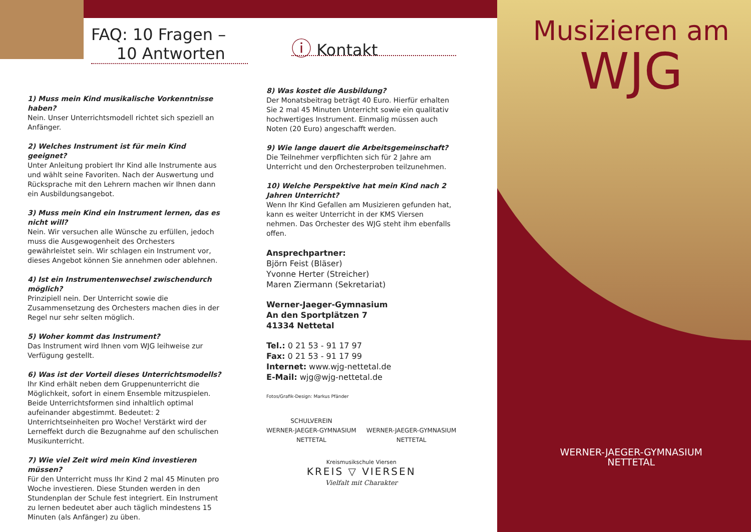FAQ: 10 Fragen –
10 Antworten
1) Muss mein Kind musikalische Vorkenntnisse haben?
Nein. Unser Unterrichtsmodell richtet sich speziell an Anfänger.
2) Welches Instrument ist für mein Kind geeignet?
Unter Anleitung probiert Ihr Kind alle Instrumente aus und wählt seine Favoriten. Nach der Auswertung und Rücksprache mit den Lehrern machen wir Ihnen dann ein Ausbildungsangebot.
3) Muss mein Kind ein Instrument lernen, das es nicht will?
Nein. Wir versuchen alle Wünsche zu erfüllen, jedoch muss die Ausgewogenheit des Orchesters gewährleistet sein. Wir schlagen ein Instrument vor, dieses Angebot können Sie annehmen oder ablehnen.
4) Ist ein Instrumentenwechsel zwischendurch möglich?
Prinzipiell nein. Der Unterricht sowie die Zusammensetzung des Orchesters machen dies in der Regel nur sehr selten möglich.
5) Woher kommt das Instrument?
Das Instrument wird Ihnen vom WJG leihweise zur Verfügung gestellt.
6) Was ist der Vorteil dieses Unterrichtsmodells?
Ihr Kind erhält neben dem Gruppenunterricht die Möglichkeit, sofort in einem Ensemble mitzuspielen. Beide Unterrichtsformen sind inhaltlich optimal aufeinander abgestimmt. Bedeutet: 2 Unterrichtseinheiten pro Woche! Verstärkt wird der Lerneffekt durch die Bezugnahme auf den schulischen Musikunterricht.
7) Wie viel Zeit wird mein Kind investieren müssen?
Für den Unterricht muss Ihr Kind 2 mal 45 Minuten pro Woche investieren. Diese Stunden werden in den Stundenplan der Schule fest integriert. Ein Instrument zu lernen bedeutet aber auch täglich mindestens 15 Minuten (als Anfänger) zu üben.
ⓘ Kontakt
8) Was kostet die Ausbildung?
Der Monatsbeitrag beträgt 40 Euro. Hierfür erhalten Sie 2 mal 45 Minuten Unterricht sowie ein qualitativ hochwertiges Instrument. Einmalig müssen auch Noten (20 Euro) angeschafft werden.
9) Wie lange dauert die Arbeitsgemeinschaft?
Die Teilnehmer verpflichten sich für 2 Jahre am Unterricht und den Orchesterproben teilzunehmen.
10) Welche Perspektive hat mein Kind nach 2 Jahren Unterricht?
Wenn Ihr Kind Gefallen am Musizieren gefunden hat, kann es weiter Unterricht in der KMS Viersen nehmen. Das Orchester des WJG steht ihm ebenfalls offen.
Ansprechpartner:
Björn Feist (Bläser)
Yvonne Herter (Streicher)
Maren Ziermann (Sekretariat)
Werner-Jaeger-Gymnasium
An den Sportplätzen 7
41334 Nettetal
Tel.: 0 21 53 - 91 17 97
Fax: 0 21 53 - 91 17 99
Internet: www.wjg-nettetal.de
E-Mail: wjg@wjg-nettetal.de
Fotos/Grafik-Design: Markus Pfänder
SCHULVEREIN
WERNER-JAEGER-GYMNASIUM
NETTETAL
WERNER-JAEGER-GYMNASIUM
NETTETAL
Kreismusikschule Viersen
KREIS ▽ VIERSEN
Vielfalt mit Charakter
Musizieren am
WJG
WERNER-JAEGER-GYMNASIUM
NETTETAL